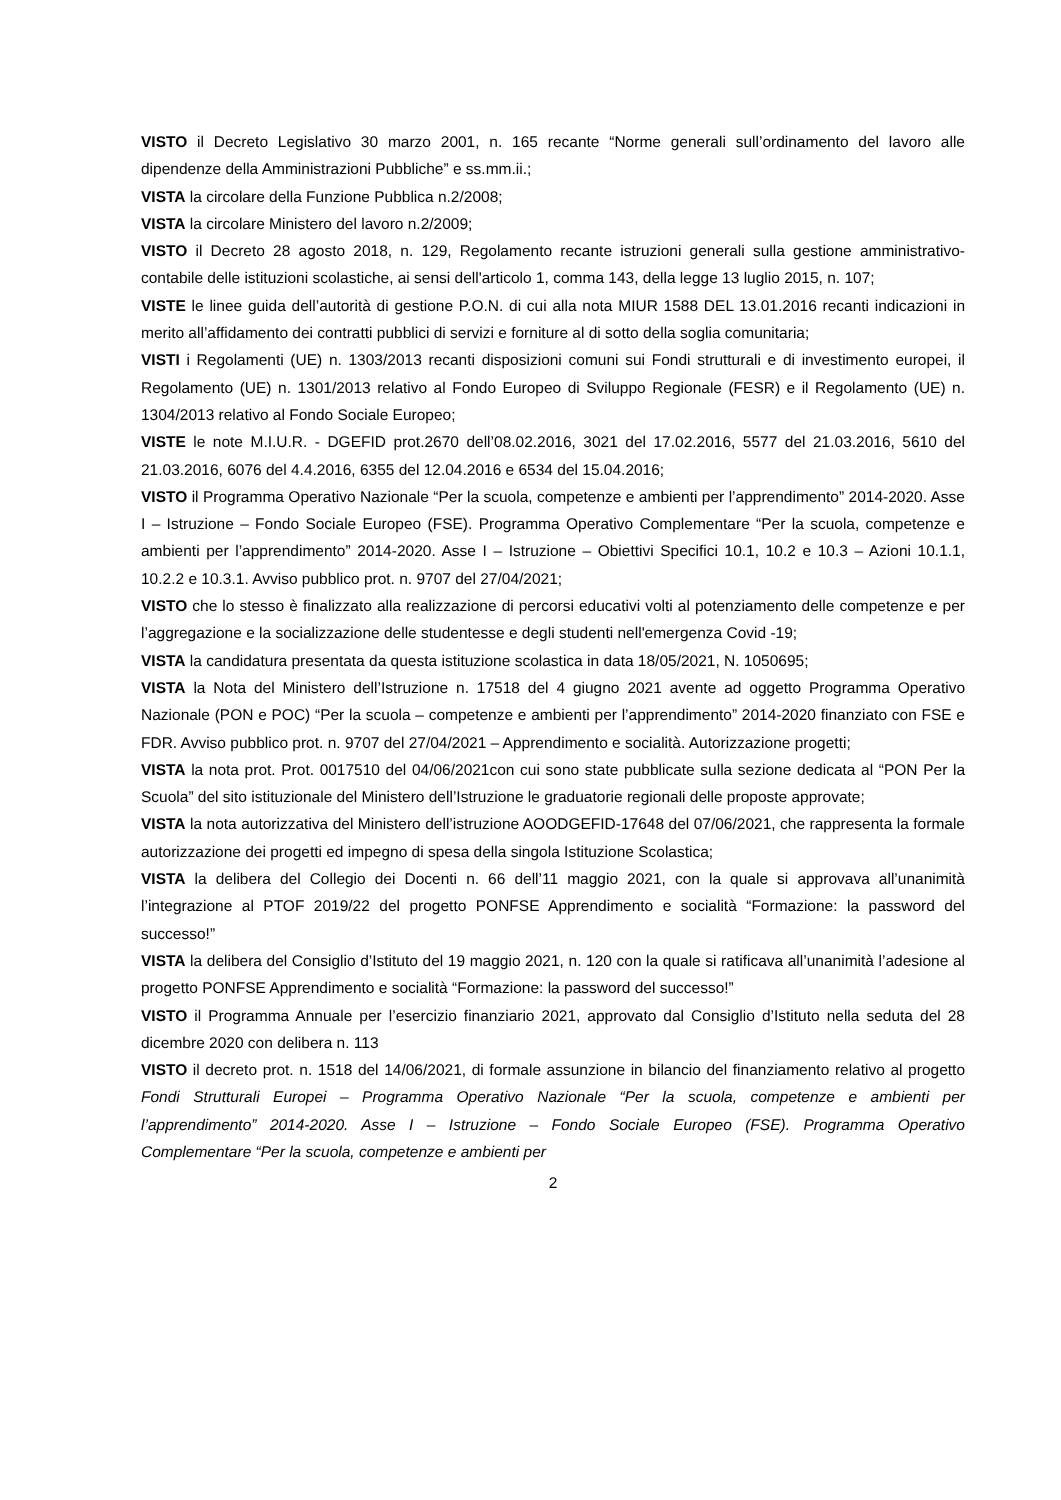VISTO il Decreto Legislativo 30 marzo 2001, n. 165 recante “Norme generali sull’ordinamento del lavoro alle dipendenze della Amministrazioni Pubbliche” e ss.mm.ii.;
VISTA la circolare della Funzione Pubblica n.2/2008;
VISTA la circolare Ministero del lavoro n.2/2009;
VISTO il Decreto 28 agosto 2018, n. 129, Regolamento recante istruzioni generali sulla gestione amministrativo-contabile delle istituzioni scolastiche, ai sensi dell'articolo 1, comma 143, della legge 13 luglio 2015, n. 107;
VISTE le linee guida dell’autorità di gestione P.O.N. di cui alla nota MIUR 1588 DEL 13.01.2016 recanti indicazioni in merito all’affidamento dei contratti pubblici di servizi e forniture al di sotto della soglia comunitaria;
VISTI i Regolamenti (UE) n. 1303/2013 recanti disposizioni comuni sui Fondi strutturali e di investimento europei, il Regolamento (UE) n. 1301/2013 relativo al Fondo Europeo di Sviluppo Regionale (FESR) e il Regolamento (UE) n. 1304/2013 relativo al Fondo Sociale Europeo;
VISTE le note M.I.U.R. - DGEFID prot.2670 dell’08.02.2016, 3021 del 17.02.2016, 5577 del 21.03.2016, 5610 del 21.03.2016, 6076 del 4.4.2016, 6355 del 12.04.2016 e 6534 del 15.04.2016;
VISTO il Programma Operativo Nazionale “Per la scuola, competenze e ambienti per l’apprendimento” 2014-2020. Asse I – Istruzione – Fondo Sociale Europeo (FSE). Programma Operativo Complementare “Per la scuola, competenze e ambienti per l’apprendimento” 2014-2020. Asse I – Istruzione – Obiettivi Specifici 10.1, 10.2 e 10.3 – Azioni 10.1.1, 10.2.2 e 10.3.1. Avviso pubblico prot. n. 9707 del 27/04/2021;
VISTO che lo stesso è finalizzato alla realizzazione di percorsi educativi volti al potenziamento delle competenze e per l’aggregazione e la socializzazione delle studentesse e degli studenti nell'emergenza Covid -19;
VISTA la candidatura presentata da questa istituzione scolastica in data 18/05/2021, N. 1050695;
VISTA la Nota del Ministero dell’Istruzione n. 17518 del 4 giugno 2021 avente ad oggetto Programma Operativo Nazionale (PON e POC) “Per la scuola – competenze e ambienti per l’apprendimento” 2014-2020 finanziato con FSE e FDR. Avviso pubblico prot. n. 9707 del 27/04/2021 – Apprendimento e socialità. Autorizzazione progetti;
VISTA la nota prot. Prot. 0017510 del 04/06/2021con cui sono state pubblicate sulla sezione dedicata al “PON Per la Scuola” del sito istituzionale del Ministero dell’Istruzione le graduatorie regionali delle proposte approvate;
VISTA la nota autorizzativa del Ministero dell’istruzione AOODGEFID-17648 del 07/06/2021, che rappresenta la formale autorizzazione dei progetti ed impegno di spesa della singola Istituzione Scolastica;
VISTA la delibera del Collegio dei Docenti n. 66 dell’11 maggio 2021, con la quale si approvava all’unanimità l’integrazione al PTOF 2019/22 del progetto PONFSE Apprendimento e socialità “Formazione: la password del successo!”
VISTA la delibera del Consiglio d’Istituto del 19 maggio 2021, n. 120 con la quale si ratificava all’unanimità l’adesione al progetto PONFSE Apprendimento e socialità “Formazione: la password del successo!”
VISTO il Programma Annuale per l’esercizio finanziario 2021, approvato dal Consiglio d’Istituto nella seduta del 28 dicembre 2020 con delibera n. 113
VISTO il decreto prot. n. 1518 del 14/06/2021, di formale assunzione in bilancio del finanziamento relativo al progetto Fondi Strutturali Europei – Programma Operativo Nazionale “Per la scuola, competenze e ambienti per l’apprendimento” 2014-2020. Asse I – Istruzione – Fondo Sociale Europeo (FSE). Programma Operativo Complementare “Per la scuola, competenze e ambienti per
2